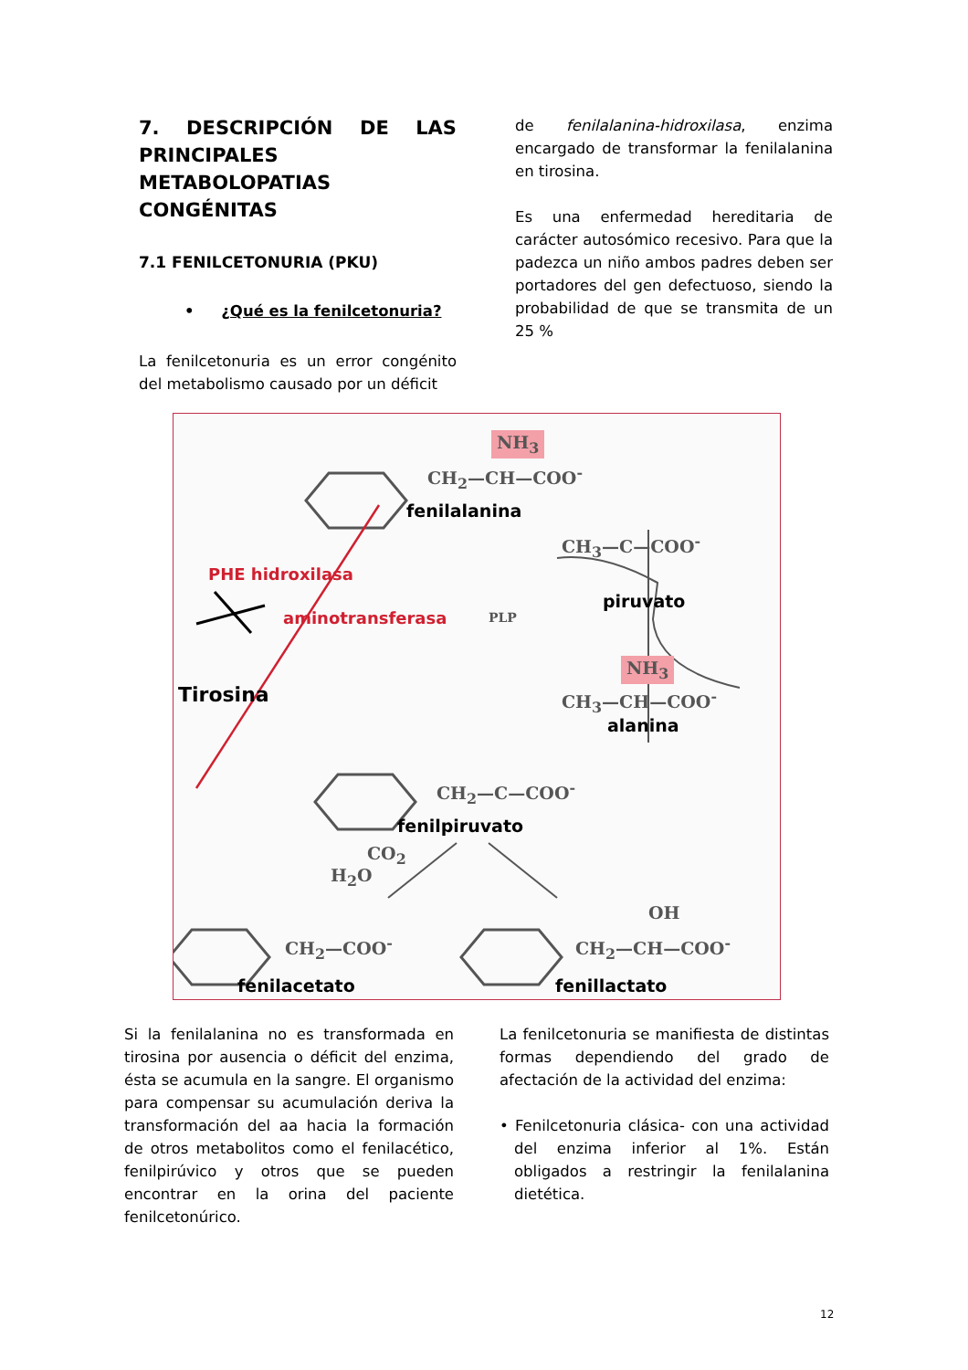7. DESCRIPCIÓN DE LAS PRINCIPALES METABOLOPATIAS CONGÉNITAS
7.1 FENILCETONURIA (PKU)
• ¿Qué es la fenilcetonuria?
La fenilcetonuria es un error congénito del metabolismo causado por un déficit
de fenilalanina-hidroxilasa, enzima encargado de transformar la fenilalanina en tirosina.
Es una enfermedad hereditaria de carácter autosómico recesivo. Para que la padezca un niño ambos padres deben ser portadores del gen defectuoso, siendo la probabilidad de que se transmita de un 25 %
NH<sub>3</sub>
CH<sub>2</sub>—CH—COO<sup>-</sup>
fenilalanina
CH<sub>3</sub>—C—COO<sup>-</sup>
PHE hidroxilasa
piruvato
aminotransferasa PLP
NH<sub>3</sub>
Tirosina CH<sub>3</sub>—CH—COO<sup>-</sup>
alanina
CH<sub>2</sub>—C—COO<sup>-</sup>
fenilpiruvato
CO<sub>2</sub>
H<sub>2</sub>O
OH
CH<sub>2</sub>—COO<sup>-</sup> CH<sub>2</sub>—CH—COO<sup>-</sup>
fenilacetato fenillactato
Si la fenilalanina no es transformada en tirosina por ausencia o déficit del enzima, ésta se acumula en la sangre. El organismo para compensar su acumulación deriva la transformación del aa hacia la formación de otros metabolitos como el fenilacético, fenilpirúvico y otros que se pueden encontrar en la orina del paciente fenilcetonúrico.
La fenilcetonuria se manifiesta de distintas formas dependiendo del grado de afectación de la actividad del enzima:
• Fenilcetonuria clásica- con una actividad del enzima inferior al 1%. Están obligados a restringir la fenilalanina dietética.
12